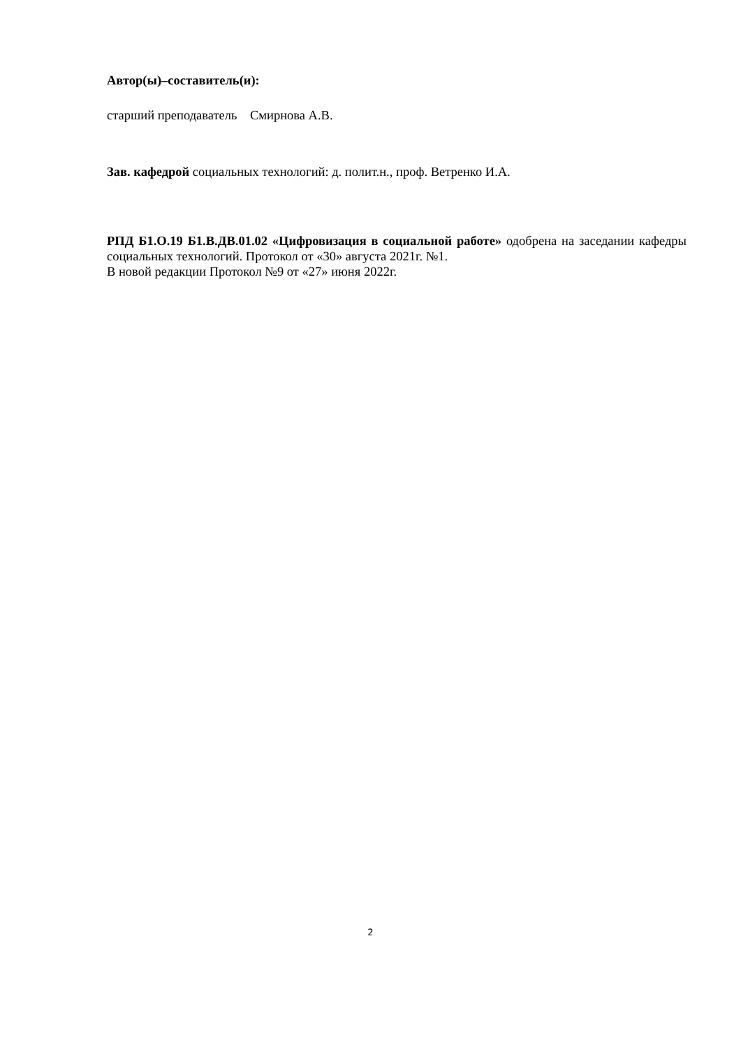Автор(ы)–составитель(и):
старший преподаватель Смирнова А.В.
Зав. кафедрой социальных технологий: д. полит.н., проф. Ветренко И.А.
РПД Б1.О.19 Б1.В.ДВ.01.02 «Цифровизация в социальной работе» одобрена на заседании кафедры социальных технологий. Протокол от «30» августа 2021г. №1.
В новой редакции Протокол №9 от «27» июня 2022г.
2